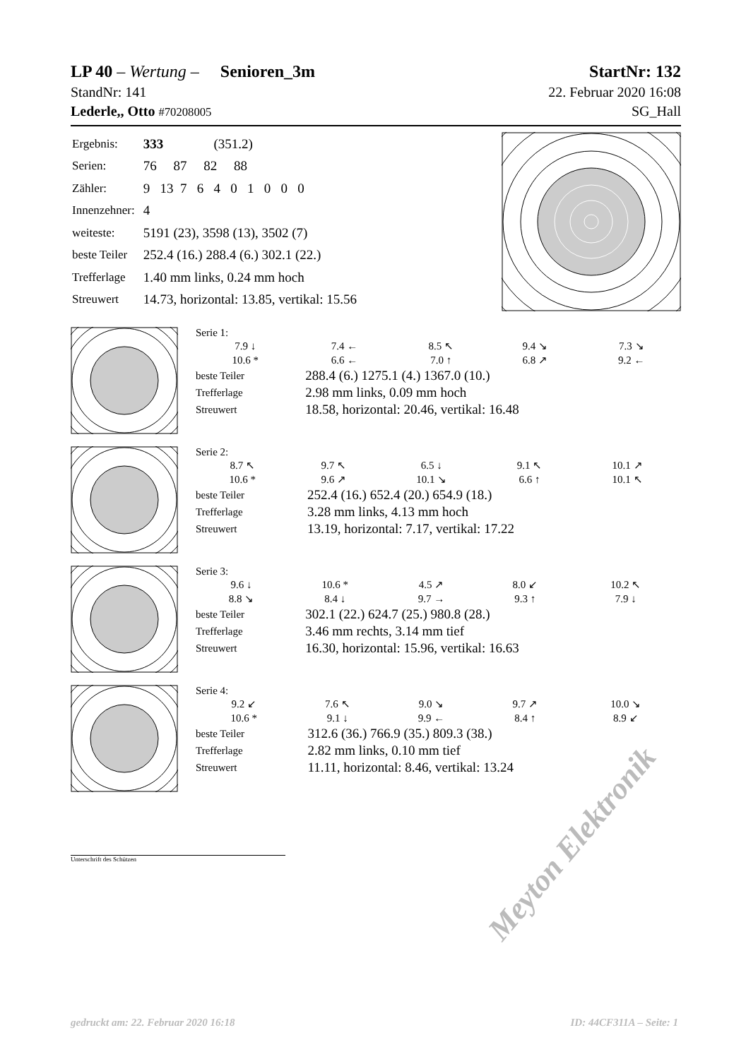LP 40 – Wertung – Senioren_3m StartNr: 132
StandNr: 141 22. Februar 2020 16:08
Lederle,, Otto #70208005 SG_Hall
| Ergebnis: | 333 (351.2) |
| Serien: | 76 87 82 88 |
| Zähler: | 9 13 7 6 4 0 1 0 0 0 |
| Innenzehner: | 4 |
| weiteste: | 5191 (23), 3598 (13), 3502 (7) |
| beste Teiler | 252.4 (16.) 288.4 (6.) 302.1 (22.) |
| Trefferlage | 1.40 mm links, 0.24 mm hoch |
| Streuwert | 14.73, horizontal: 13.85, vertikal: 15.56 |
Serie 1:
| 7.9 ↓ | 7.4 ← | 8.5 ↖ | 9.4 ↘ | 7.3 ↘ |
| 10.6 * | 6.6 ← | 7.0 ↑ | 6.8 ↗ | 9.2 ← |
| beste Teiler | 288.4 (6.) 1275.1 (4.) 1367.0 (10.) |
| Trefferlage | 2.98 mm links, 0.09 mm hoch |
| Streuwert | 18.58, horizontal: 20.46, vertikal: 16.48 |
Serie 2:
| 8.7 ↖ | 9.7 ↖ | 6.5 ↓ | 9.1 ↖ | 10.1 ↗ |
| 10.6 * | 9.6 ↗ | 10.1 ↘ | 6.6 ↑ | 10.1 ↖ |
| beste Teiler | 252.4 (16.) 652.4 (20.) 654.9 (18.) |
| Trefferlage | 3.28 mm links, 4.13 mm hoch |
| Streuwert | 13.19, horizontal: 7.17, vertikal: 17.22 |
Serie 3:
| 9.6 ↓ | 10.6 * | 4.5 ↗ | 8.0 ↙ | 10.2 ↖ |
| 8.8 ↘ | 8.4 ↓ | 9.7 → | 9.3 ↑ | 7.9 ↓ |
| beste Teiler | 302.1 (22.) 624.7 (25.) 980.8 (28.) |
| Trefferlage | 3.46 mm rechts, 3.14 mm tief |
| Streuwert | 16.30, horizontal: 15.96, vertikal: 16.63 |
Serie 4:
| 9.2 ↙ | 7.6 ↖ | 9.0 ↘ | 9.7 ↗ | 10.0 ↘ |
| 10.6 * | 9.1 ↓ | 9.9 ← | 8.4 ↑ | 8.9 ↙ |
| beste Teiler | 312.6 (36.) 766.9 (35.) 809.3 (38.) |
| Trefferlage | 2.82 mm links, 0.10 mm tief |
| Streuwert | 11.11, horizontal: 8.46, vertikal: 13.24 |
Unterschrift des Schützen
Meyton Elektronik
gedruckt am: 22. Februar 2020 16:18 ID: 44CF311A – Seite: 1